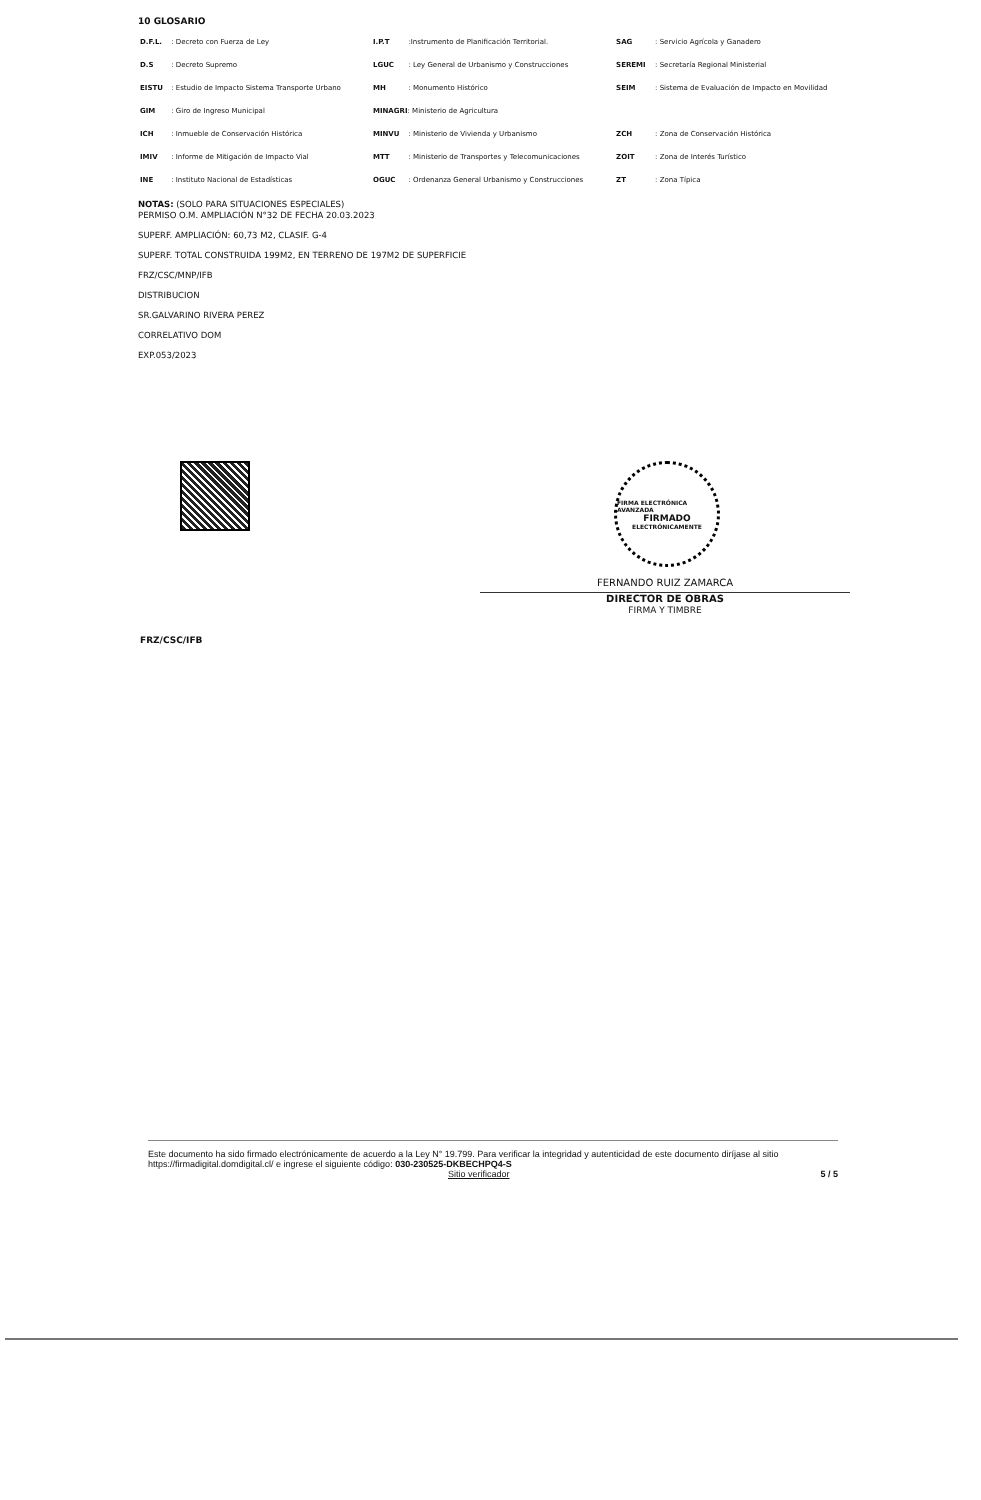10 GLOSARIO
| D.F.L. | : Decreto con Fuerza de Ley | I.P.T | :Instrumento de Planificación Territorial. | SAG | : Servicio Agrícola y Ganadero |
| D.S | : Decreto Supremo | LGUC | : Ley General de Urbanismo y Construcciones | SEREMI | : Secretaría Regional Ministerial |
| EISTU | : Estudio de Impacto Sistema Transporte Urbano | MH | : Monumento Histórico | SEIM | : Sistema de Evaluación de Impacto en Movilidad |
| GIM | : Giro de Ingreso Municipal | MINAGRI : Ministerio de Agricultura | | | |
| ICH | : Inmueble de Conservación Histórica | MINVU | : Ministerio de Vivienda y Urbanismo | ZCH | : Zona de Conservación Histórica |
| IMIV | : Informe de Mitigación de Impacto Vial | MTT | : Ministerio de Transportes y Telecomunicaciones | ZOIT | : Zona de Interés Turístico |
| INE | : Instituto Nacional de Estadísticas | OGUC | : Ordenanza General Urbanismo y Construcciones | ZT | : Zona Típica |
NOTAS: (SOLO PARA SITUACIONES ESPECIALES)
PERMISO O.M. AMPLIACIÓN N°32 DE FECHA 20.03.2023
SUPERF. AMPLIACIÓN: 60,73 M2, CLASIF. G-4
SUPERF. TOTAL CONSTRUIDA 199M2, EN TERRENO DE 197M2 DE SUPERFICIE
FRZ/CSC/MNP/IFB
DISTRIBUCION
SR.GALVARINO RIVERA PEREZ
CORRELATIVO DOM
EXP.053/2023
FIRMA ELECTRÓNICA AVANZADA
FIRMADO
ELECTRÓNICAMENTE
FERNANDO RUIZ ZAMARCA
DIRECTOR DE OBRAS
FIRMA Y TIMBRE
FRZ/CSC/IFB
Este documento ha sido firmado electrónicamente de acuerdo a la Ley N° 19.799. Para verificar la integridad y autenticidad de este documento diríjase al sitio https://firmadigital.domdigital.cl/ e ingrese el siguiente código: 030-230525-DKBECHPQ4-S
Sitio verificador 5 / 5